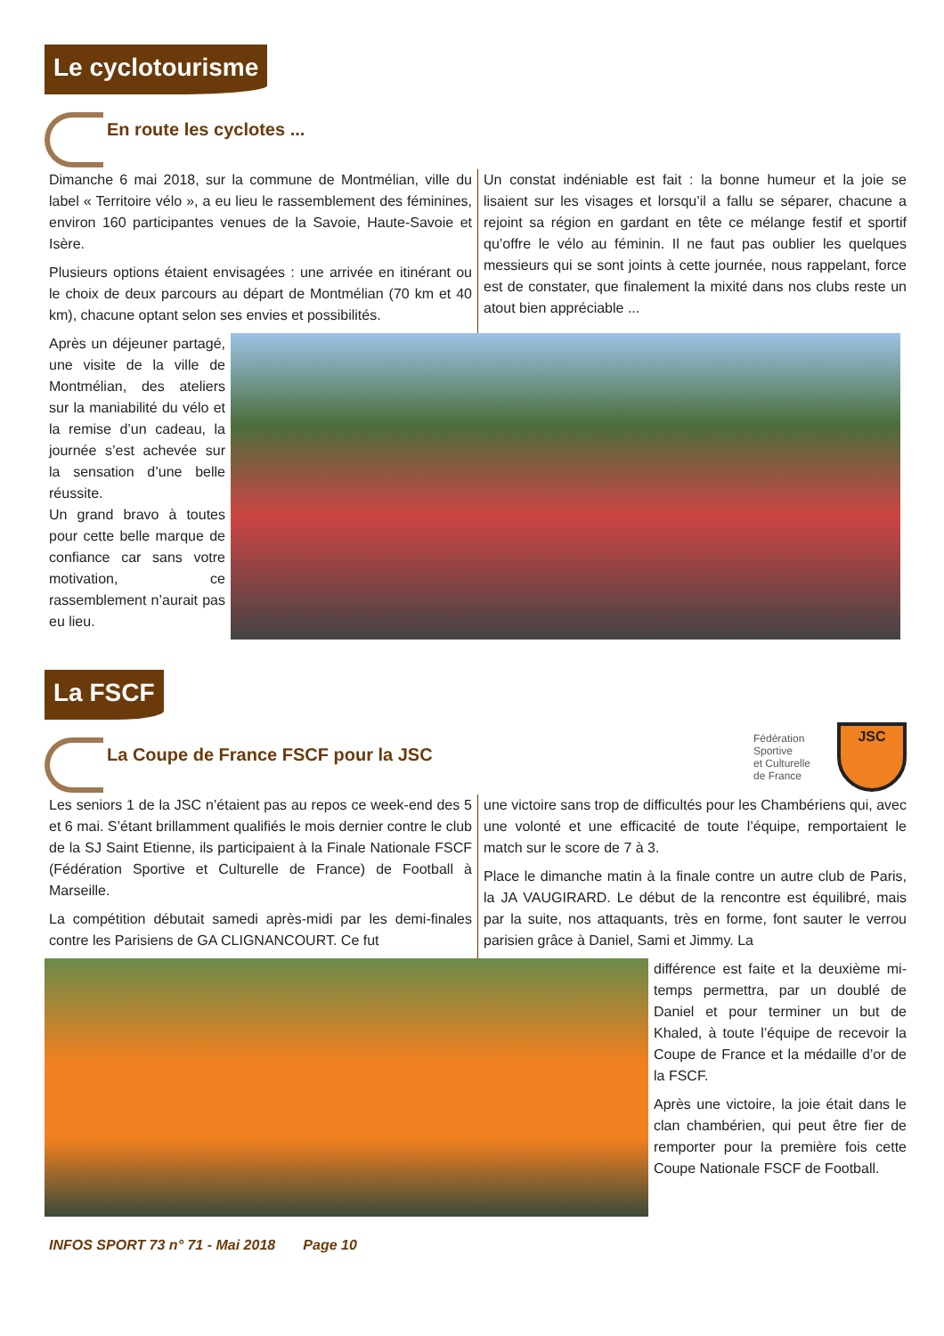Le cyclotourisme
En route les cyclotes ...
Dimanche 6 mai 2018, sur la commune de Montmélian, ville du label « Territoire vélo », a eu lieu le rassemblement des féminines, environ 160 participantes venues de la Savoie, Haute-Savoie et Isère.
Plusieurs options étaient envisagées : une arrivée en itinérant ou le choix de deux parcours au départ de Montmélian (70 km et 40 km), chacune optant selon ses envies et possibilités.
Un constat indéniable est fait : la bonne humeur et la joie se lisaient sur les visages et lorsqu’il a fallu se séparer, chacune a rejoint sa région en gardant en tête ce mélange festif et sportif qu’offre le vélo au féminin. Il ne faut pas oublier les quelques messieurs qui se sont joints à cette journée, nous rappelant, force est de constater, que finalement la mixité dans nos clubs reste un atout bien appréciable ...
Après un déjeuner partagé, une visite de la ville de Montmélian, des ateliers sur la maniabilité du vélo et la remise d’un cadeau, la journée s’est achevée sur la sensation d’une belle réussite.
Un grand bravo à toutes pour cette belle marque de confiance car sans votre motivation, ce rassemblement n’aurait pas eu lieu.
La FSCF
La Coupe de France FSCF pour la JSC
Fédération
Sportive
et Culturelle
de France
JSC
Les seniors 1 de la JSC n’étaient pas au repos ce week-end des 5 et 6 mai. S’étant brillamment qualifiés le mois dernier contre le club de la SJ Saint Etienne, ils participaient à la Finale Nationale FSCF (Fédération Sportive et Culturelle de France) de Football à Marseille.
La compétition débutait samedi après-midi par les demi-finales contre les Parisiens de GA CLIGNANCOURT. Ce fut
une victoire sans trop de difficultés pour les Chambériens qui, avec une volonté et une efficacité de toute l’équipe, remportaient le match sur le score de 7 à 3.
Place le dimanche matin à la finale contre un autre club de Paris, la JA VAUGIRARD. Le début de la rencontre est équilibré, mais par la suite, nos attaquants, très en forme, font sauter le verrou parisien grâce à Daniel, Sami et Jimmy. La
différence est faite et la deuxième mi-temps permettra, par un doublé de Daniel et pour terminer un but de Khaled, à toute l’équipe de recevoir la Coupe de France et la médaille d’or de la FSCF.
Après une victoire, la joie était dans le clan chambérien, qui peut être fier de remporter pour la première fois cette Coupe Nationale FSCF de Football.
INFOS SPORT 73 n° 71 - Mai 2018 Page 10